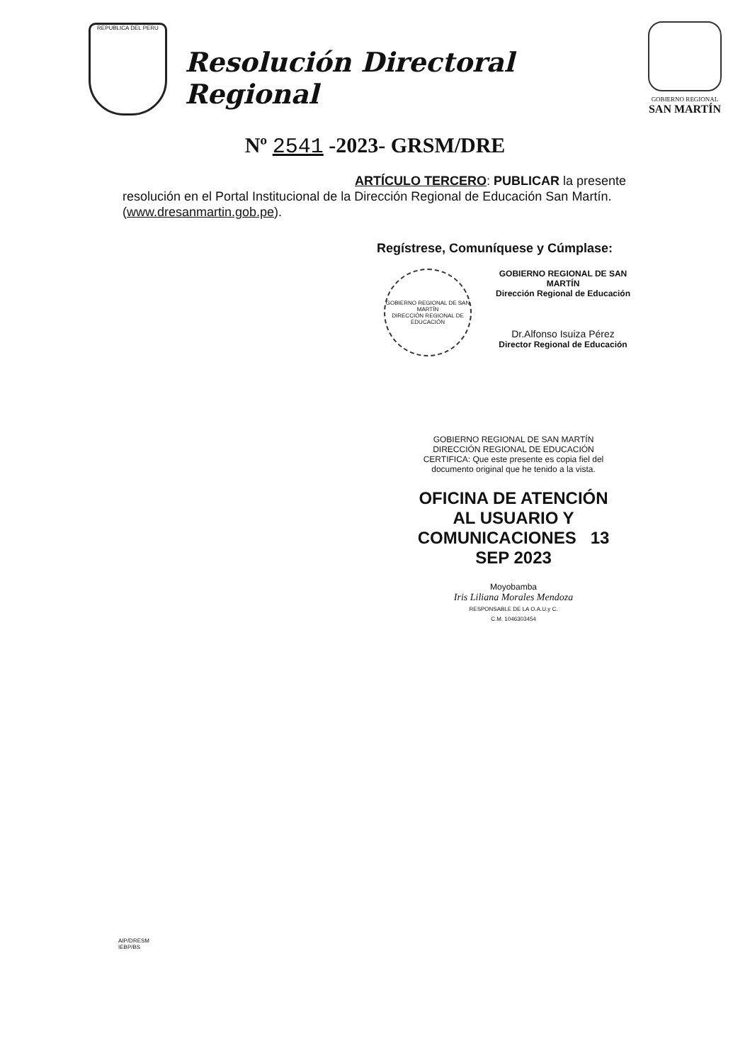REPUBLICA DEL PERU
Resolución Directoral Regional
GOBIERNO REGIONAL
SAN MARTÍN
Nº 2541 -2023- GRSM/DRE
ARTÍCULO TERCERO: PUBLICAR la presente resolución en el Portal Institucional de la Dirección Regional de Educación San Martín. (www.dresanmartin.gob.pe).
Regístrese, Comuníquese y Cúmplase:
GOBIERNO REGIONAL DE SAN MARTÍN
DIRECCIÓN REGIONAL DE EDUCACIÓN
GOBIERNO REGIONAL DE SAN MARTÍN
Dirección Regional de Educación
Dr.Alfonso Isuiza Pérez
Director Regional de Educación
GOBIERNO REGIONAL DE SAN MARTÍN
DIRECCIÓN REGIONAL DE EDUCACIÓN
CERTIFICA: Que este presente es copia fiel del documento original que he tenido a la vista.
OFICINA DE ATENCIÓN AL USUARIO Y COMUNICACIONES 13 SEP 2023
Moyobamba
Iris Liliana Morales Mendoza
RESPONSABLE DE LA O.A.U.y C.
C.M. 1046303454
AIP/DRESM
IEBP/BS